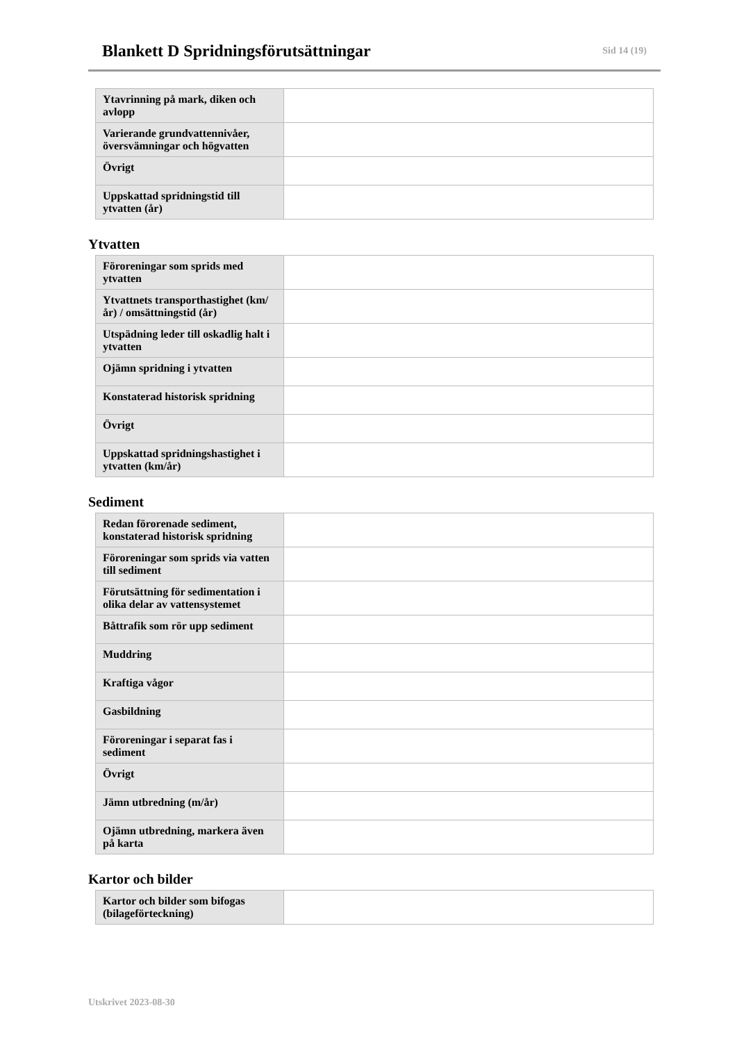Blankett D Spridningsförutsättningar
Sid 14 (19)
| Ytavrinning på mark, diken och avlopp | |
| Varierande grundvattennivåer, översvämningar och högvatten | |
| Övrigt | |
| Uppskattad spridningstid till ytvatten (år) | |
Ytvatten
| Föroreningar som sprids med ytvatten | |
| Ytvattnets transporthastighet (km/år) / omsättningstid (år) | |
| Utspädning leder till oskadlig halt i ytvatten | |
| Ojämn spridning i ytvatten | |
| Konstaterad historisk spridning | |
| Övrigt | |
| Uppskattad spridningshastighet i ytvatten (km/år) | |
Sediment
| Redan förorenade sediment, konstaterad historisk spridning | |
| Föroreningar som sprids via vatten till sediment | |
| Förutsättning för sedimentation i olika delar av vattensystemet | |
| Båttrafik som rör upp sediment | |
| Muddring | |
| Kraftiga vågor | |
| Gasbildning | |
| Föroreningar i separat fas i sediment | |
| Övrigt | |
| Jämn utbredning (m/år) | |
| Ojämn utbredning, markera även på karta | |
Kartor och bilder
| Kartor och bilder som bifogas (bilageförteckning) | |
Utskrivet 2023-08-30